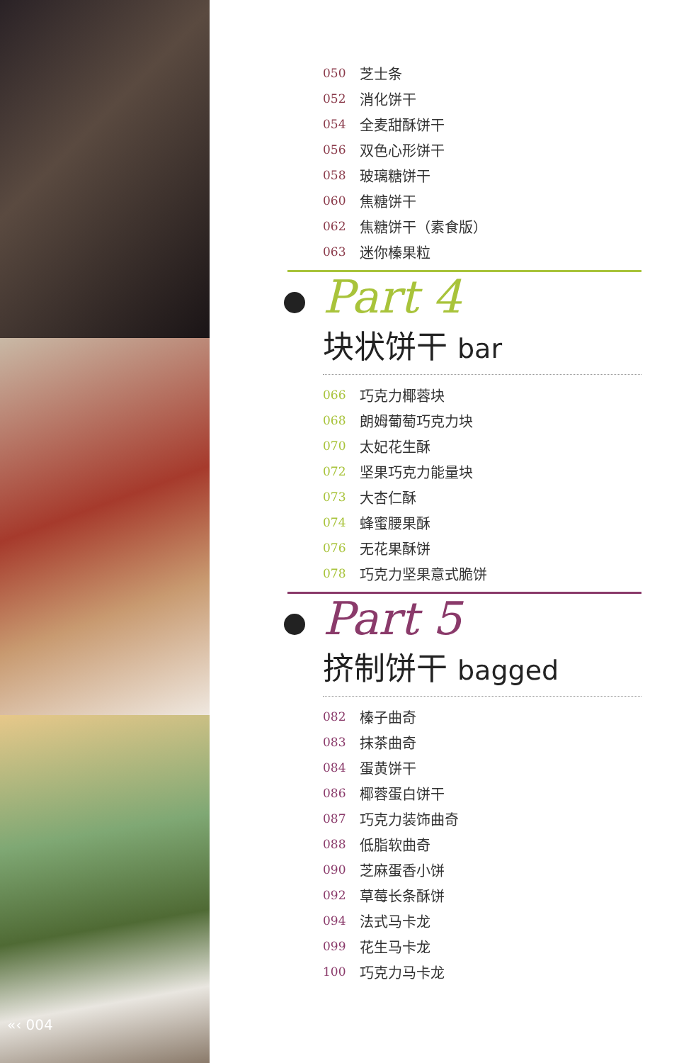«‹ 004
050 芝士条
052 消化饼干
054 全麦甜酥饼干
056 双色心形饼干
058 玻璃糖饼干
060 焦糖饼干
062 焦糖饼干（素食版）
063 迷你榛果粒
Part 4
块状饼干 bar
066 巧克力椰蓉块
068 朗姆葡萄巧克力块
070 太妃花生酥
072 坚果巧克力能量块
073 大杏仁酥
074 蜂蜜腰果酥
076 无花果酥饼
078 巧克力坚果意式脆饼
Part 5
挤制饼干 bagged
082 榛子曲奇
083 抹茶曲奇
084 蛋黄饼干
086 椰蓉蛋白饼干
087 巧克力装饰曲奇
088 低脂软曲奇
090 芝麻蛋香小饼
092 草莓长条酥饼
094 法式马卡龙
099 花生马卡龙
100 巧克力马卡龙